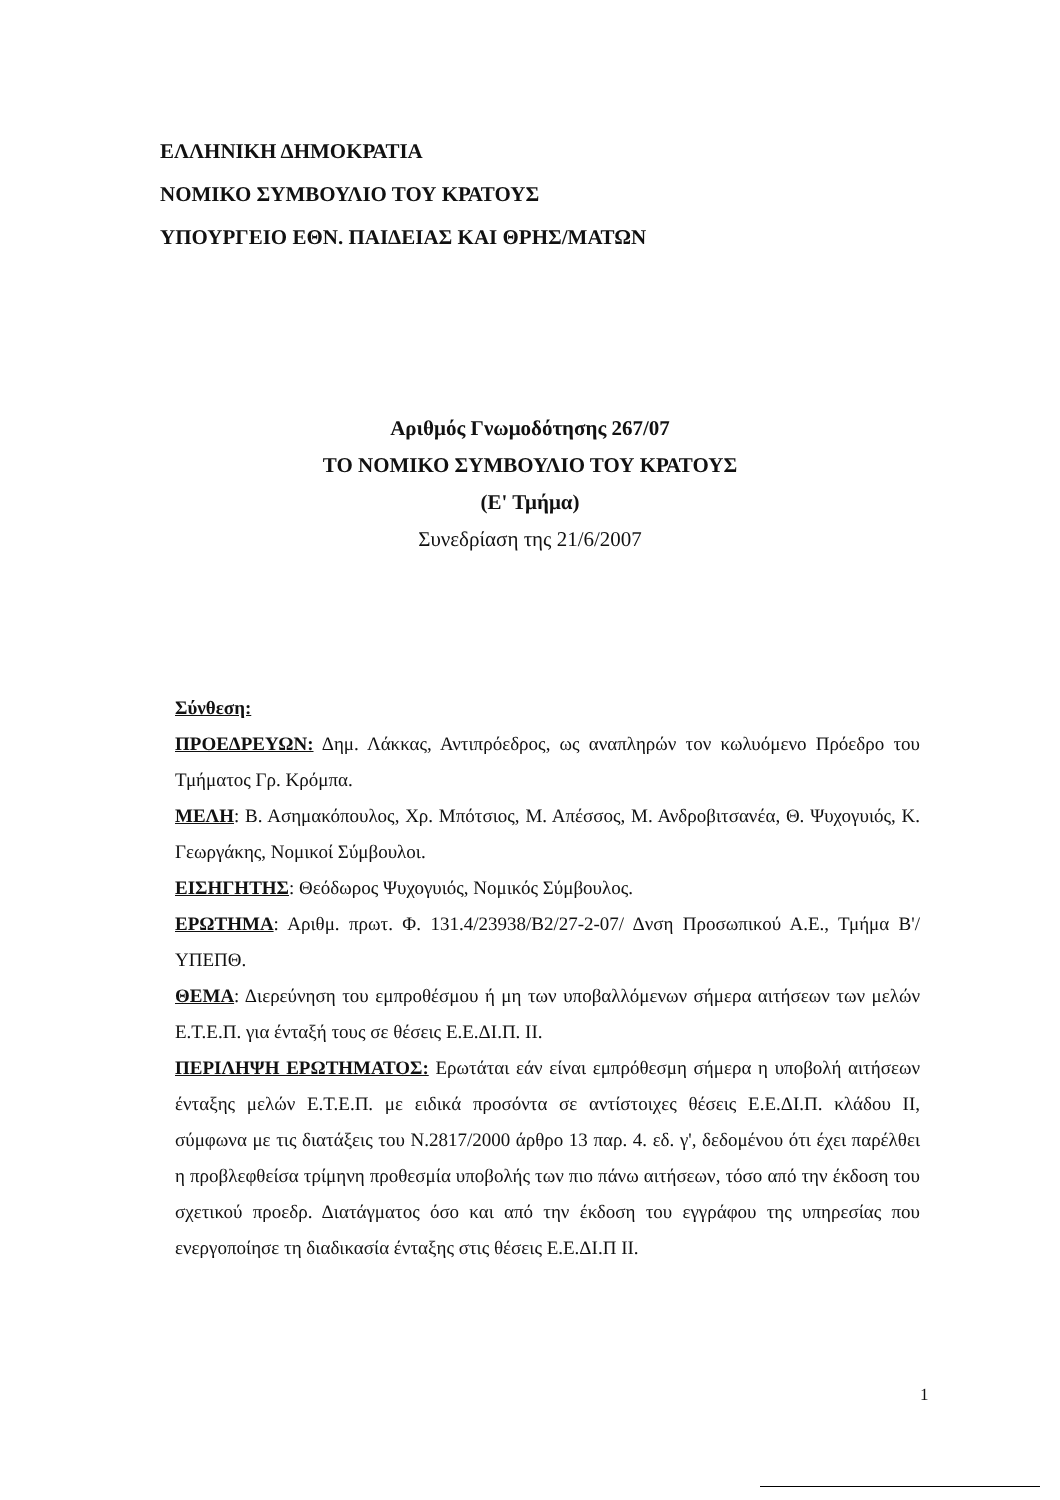ΕΛΛΗΝΙΚΗ ΔΗΜΟΚΡΑΤΙΑ
ΝΟΜΙΚΟ ΣΥΜΒΟΥΛΙΟ ΤΟΥ ΚΡΑΤΟΥΣ
ΥΠΟΥΡΓΕΙΟ ΕΘΝ. ΠΑΙΔΕΙΑΣ ΚΑΙ ΘΡΗΣ/ΜΑΤΩΝ
Αριθμός Γνωμοδότησης 267/07
ΤΟ ΝΟΜΙΚΟ ΣΥΜΒΟΥΛΙΟ ΤΟΥ ΚΡΑΤΟΥΣ
(Ε' Τμήμα)
Συνεδρίαση της 21/6/2007
Σύνθεση:
ΠΡΟΕΔΡΕΥΩΝ: Δημ. Λάκκας, Αντιπρόεδρος, ως αναπληρών τον κωλυόμενο Πρόεδρο του Τμήματος Γρ. Κρόμπα.
ΜΕΛΗ: Β. Ασημακόπουλος, Χρ. Μπότσιος, Μ. Απέσσος, Μ. Ανδροβιτσανέα, Θ. Ψυχογυιός, Κ. Γεωργάκης, Νομικοί Σύμβουλοι.
ΕΙΣΗΓΗΤΗΣ: Θεόδωρος Ψυχογυιός, Νομικός Σύμβουλος.
ΕΡΩΤΗΜΑ: Αριθμ. πρωτ. Φ. 131.4/23938/Β2/27-2-07/ Δνση Προσωπικού Α.Ε., Τμήμα Β'/ΥΠΕΠΘ.
ΘΕΜΑ: Διερεύνηση του εμπροθέσμου ή μη των υποβαλλόμενων σήμερα αιτήσεων των μελών Ε.Τ.Ε.Π. για ένταξή τους σε θέσεις Ε.Ε.ΔΙ.Π. ΙΙ.
ΠΕΡΙΛΗΨΗ ΕΡΩΤΗΜΑΤΟΣ: Ερωτάται εάν είναι εμπρόθεσμη σήμερα η υποβολή αιτήσεων ένταξης μελών Ε.Τ.Ε.Π. με ειδικά προσόντα σε αντίστοιχες θέσεις Ε.Ε.ΔΙ.Π. κλάδου ΙΙ, σύμφωνα με τις διατάξεις του Ν.2817/2000 άρθρο 13 παρ. 4. εδ. γ', δεδομένου ότι έχει παρέλθει η προβλεφθείσα τρίμηνη προθεσμία υποβολής των πιο πάνω αιτήσεων, τόσο από την έκδοση του σχετικού προεδρ. Διατάγματος όσο και από την έκδοση του εγγράφου της υπηρεσίας που ενεργοποίησε τη διαδικασία ένταξης στις θέσεις Ε.Ε.ΔΙ.Π ΙΙ.
1